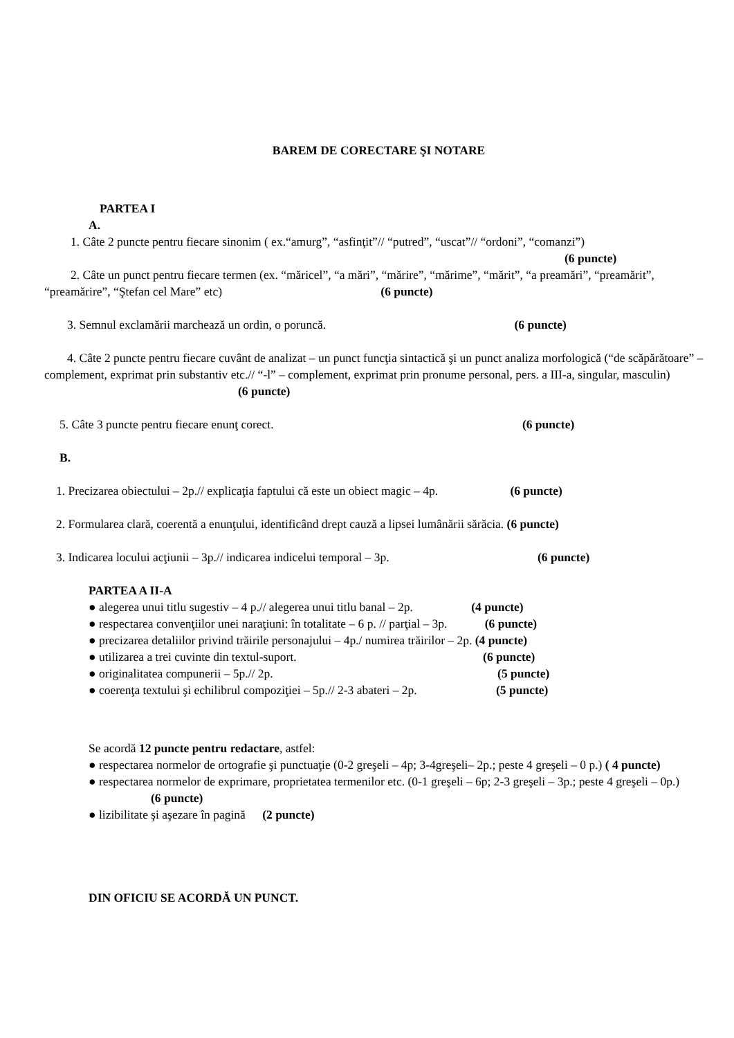BAREM DE CORECTARE ŞI NOTARE
PARTEA I
A.
1. Câte 2 puncte pentru fiecare sinonim ( ex.“amurg”, “asfinţit”// “putred”, “uscat”// “ordoni”, “comanzi”)
(6 puncte)
2. Câte un punct pentru fiecare termen (ex. “măricel”, “a mări”, “mărire”, “mărime”, “mărit”, “a preamări”, “preamărit”, “preamărire”, “Ştefan cel Mare” etc) (6 puncte)
3. Semnul exclamării marchează un ordin, o poruncă. (6 puncte)
4. Câte 2 puncte pentru fiecare cuvânt de analizat – un punct funcţia sintactică şi un punct analiza morfologică (“de scăpărătoare” – complement, exprimat prin substantiv etc.// “-l” – complement, exprimat prin pronume personal, pers. a III-a, singular, masculin) (6 puncte)
5. Câte 3 puncte pentru fiecare enunţ corect. (6 puncte)
B.
1. Precizarea obiectului – 2p.// explicaţia faptului că este un obiect magic – 4p. (6 puncte)
2. Formularea clară, coerentă a enunţului, identificând drept cauză a lipsei lumânării sărăcia. (6 puncte)
3. Indicarea locului acţiunii – 3p.// indicarea indicelui temporal – 3p. (6 puncte)
PARTEA A II-A
● alegerea unui titlu sugestiv – 4 p.// alegerea unui titlu banal – 2p. (4 puncte)
● respectarea convenţiilor unei naraţiuni: în totalitate – 6 p. // parţial – 3p. (6 puncte)
● precizarea detaliilor privind trăirile personajului – 4p./ numirea trăirilor – 2p. (4 puncte)
● utilizarea a trei cuvinte din textul-suport. (6 puncte)
● originalitatea compunerii – 5p.// 2p. (5 puncte)
● coerenţa textului şi echilibrul compoziţiei – 5p.// 2-3 abateri – 2p. (5 puncte)
Se acordă 12 puncte pentru redactare, astfel:
● respectarea normelor de ortografie şi punctuaţie (0-2 greşeli – 4p; 3-4greşeli– 2p.; peste 4 greşeli – 0 p.) ( 4 puncte)
● respectarea normelor de exprimare, proprietatea termenilor etc. (0-1 greşeli – 6p; 2-3 greşeli – 3p.; peste 4 greşeli – 0p.) (6 puncte)
● lizibilitate şi aşezare în pagină (2 puncte)
DIN OFICIU SE ACORDĂ UN PUNCT.